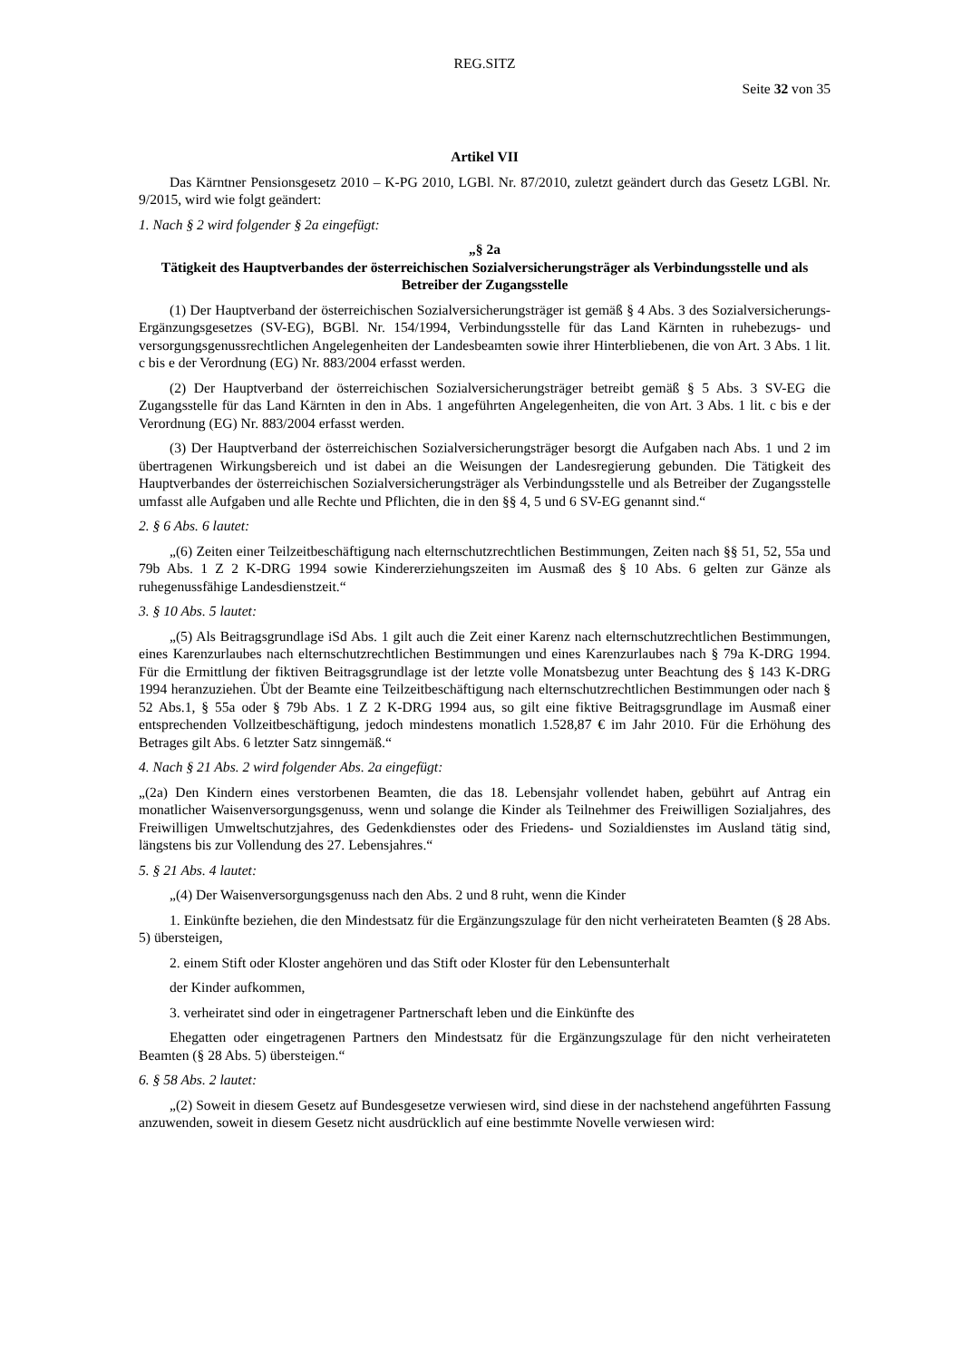REG.SITZ
Seite 32 von 35
Artikel VII
Das Kärntner Pensionsgesetz 2010 – K-PG 2010, LGBl. Nr. 87/2010, zuletzt geändert durch das Gesetz LGBl. Nr. 9/2015, wird wie folgt geändert:
1. Nach § 2 wird folgender § 2a eingefügt:
„§ 2a
Tätigkeit des Hauptverbandes der österreichischen Sozialversicherungsträger als Verbindungsstelle und als Betreiber der Zugangsstelle
(1) Der Hauptverband der österreichischen Sozialversicherungsträger ist gemäß § 4 Abs. 3 des Sozialversicherungs-Ergänzungsgesetzes (SV-EG), BGBl. Nr. 154/1994, Verbindungsstelle für das Land Kärnten in ruhebezugs- und versorgungsgenussrechtlichen Angelegenheiten der Landesbeamten sowie ihrer Hinterbliebenen, die von Art. 3 Abs. 1 lit. c bis e der Verordnung (EG) Nr. 883/2004 erfasst werden.
(2) Der Hauptverband der österreichischen Sozialversicherungsträger betreibt gemäß § 5 Abs. 3 SV-EG die Zugangsstelle für das Land Kärnten in den in Abs. 1 angeführten Angelegenheiten, die von Art. 3 Abs. 1 lit. c bis e der Verordnung (EG) Nr. 883/2004 erfasst werden.
(3) Der Hauptverband der österreichischen Sozialversicherungsträger besorgt die Aufgaben nach Abs. 1 und 2 im übertragenen Wirkungsbereich und ist dabei an die Weisungen der Landesregierung gebunden. Die Tätigkeit des Hauptverbandes der österreichischen Sozialversicherungsträger als Verbindungsstelle und als Betreiber der Zugangsstelle umfasst alle Aufgaben und alle Rechte und Pflichten, die in den §§ 4, 5 und 6 SV-EG genannt sind.“
2. § 6 Abs. 6 lautet:
„(6) Zeiten einer Teilzeitbeschäftigung nach elternschutzrechtlichen Bestimmungen, Zeiten nach §§ 51, 52, 55a und 79b Abs. 1 Z 2 K-DRG 1994 sowie Kindererziehungszeiten im Ausmaß des § 10 Abs. 6 gelten zur Gänze als ruhegenussfähige Landesdienstzeit.“
3. § 10 Abs. 5 lautet:
„(5) Als Beitragsgrundlage iSd Abs. 1 gilt auch die Zeit einer Karenz nach elternschutzrechtlichen Bestimmungen, eines Karenzurlaubes nach elternschutzrechtlichen Bestimmungen und eines Karenzurlaubes nach § 79a K-DRG 1994. Für die Ermittlung der fiktiven Beitragsgrundlage ist der letzte volle Monatsbezug unter Beachtung des § 143 K-DRG 1994 heranzuziehen. Übt der Beamte eine Teilzeitbeschäftigung nach elternschutzrechtlichen Bestimmungen oder nach § 52 Abs.1, § 55a oder § 79b Abs. 1 Z 2 K-DRG 1994 aus, so gilt eine fiktive Beitragsgrundlage im Ausmaß einer entsprechenden Vollzeitbeschäftigung, jedoch mindestens monatlich 1.528,87 € im Jahr 2010. Für die Erhöhung des Betrages gilt Abs. 6 letzter Satz sinngemäß.“
4. Nach § 21 Abs. 2 wird folgender Abs. 2a eingefügt:
„(2a) Den Kindern eines verstorbenen Beamten, die das 18. Lebensjahr vollendet haben, gebührt auf Antrag ein monatlicher Waisenversorgungsgenuss, wenn und solange die Kinder als Teilnehmer des Freiwilligen Sozialjahres, des Freiwilligen Umweltschutzjahres, des Gedenkdienstes oder des Friedens- und Sozialdienstes im Ausland tätig sind, längstens bis zur Vollendung des 27. Lebensjahres.“
5. § 21 Abs. 4 lautet:
„(4) Der Waisenversorgungsgenuss nach den Abs. 2 und 8 ruht, wenn die Kinder
1. Einkünfte beziehen, die den Mindestsatz für die Ergänzungszulage für den nicht verheirateten Beamten (§ 28 Abs. 5) übersteigen,
2. einem Stift oder Kloster angehören und das Stift oder Kloster für den Lebensunterhalt
der Kinder aufkommen,
3. verheiratet sind oder in eingetragener Partnerschaft leben und die Einkünfte des
Ehegatten oder eingetragenen Partners den Mindestsatz für die Ergänzungszulage für den nicht verheirateten Beamten (§ 28 Abs. 5) übersteigen.“
6. § 58 Abs. 2 lautet:
„(2) Soweit in diesem Gesetz auf Bundesgesetze verwiesen wird, sind diese in der nachstehend angeführten Fassung anzuwenden, soweit in diesem Gesetz nicht ausdrücklich auf eine bestimmte Novelle verwiesen wird: